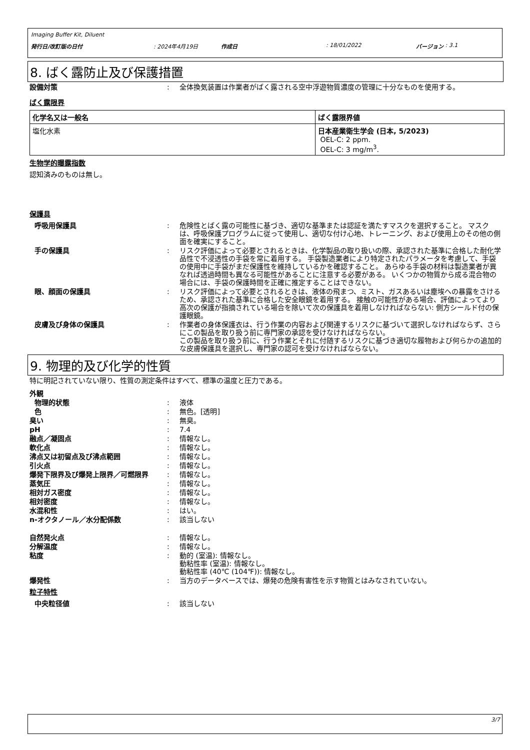Imaging Buffer Kit, Diluent
発行日/改訂版の日付: 2024年4月19日 作成日: 18/01/2022 バージョン : 3.1
8. ばく露防止及び保護措置
設備対策: 全体換気装置は作業者がばく露される空中浮遊物質濃度の管理に十分なものを使用する。
ばく露限界
| 化学名又は一般名 | ばく露限界値 |
| --- | --- |
| 塩化水素 | 日本産業衛生学会 (日本, 5/2023) OEL-C: 2 ppm. OEL-C: 3 mg/m<sup>3</sup>. |
生物学的曝露指数
認知済みのものは無し。
保護具
呼吸用保護具: 危険性とばく露の可能性に基づき、適切な基準または認証を満たすマスクを選択すること。 マスクは、呼吸保護プログラムに従って使用し、適切な付け心地、トレーニング、および使用上のその他の側面を確実にすること。
手の保護具: リスク評価によって必要とされるときは、化学製品の取り扱いの際、承認された基準に合格した耐化学品性で不浸透性の手袋を常に着用する。 手袋製造業者により特定されたパラメータを考慮して、手袋の使用中に手袋がまだ保護性を維持しているかを確認すること。 あらゆる手袋の材料は製造業者が異なれば透過時間も異なる可能性があることに注意する必要がある。 いくつかの物質から成る混合物の場合には、手袋の保護時間を正確に推定することはできない。
眼、顔面の保護具: リスク評価によって必要とされるときは、液体の飛まつ、ミスト、ガスあるいは塵埃への暴露をさけるため、承認された基準に合格した安全眼鏡を着用する。 接触の可能性がある場合、評価によってより高次の保護が指摘されている場合を除いて次の保護具を着用しなければならない: 側方シールド付の保護眼鏡。
皮膚及び身体の保護具: 作業者の身体保護衣は、行う作業の内容および関連するリスクに基づいて選択しなければならず、さらにこの製品を取り扱う前に専門家の承認を受けなければならない。
この製品を取り扱う前に、行う作業とそれに付随するリスクに基づき適切な履物および何らかの追加的な皮膚保護具を選択し、専門家の認可を受けなければならない。
9. 物理的及び化学的性質
特に明記されていない限り、性質の測定条件はすべて、標準の温度と圧力である。
外観
物理的状態: 液体
色: 無色。[透明]
臭い: 無臭。
pH: 7.4
融点／凝固点: 情報なし。
軟化点: 情報なし。
沸点又は初留点及び沸点範囲: 情報なし。
引火点: 情報なし。
爆発下限界及び爆発上限界／可燃限界: 情報なし。
蒸気圧: 情報なし。
相対ガス密度: 情報なし。
相対密度: 情報なし。
水混和性: はい。
n-オクタノール／水分配係数: 該当しない
自然発火点: 情報なし。
分解温度: 情報なし。
粘度: 動的 (室温): 情報なし。
動粘性率 (室温): 情報なし。
動粘性率 (40℃ (104℉)): 情報なし。
爆発性: 当方のデータベースでは、爆発の危険有害性を示す物質とはみなされていない。
粒子特性
中央粒径値: 該当しない
3/7